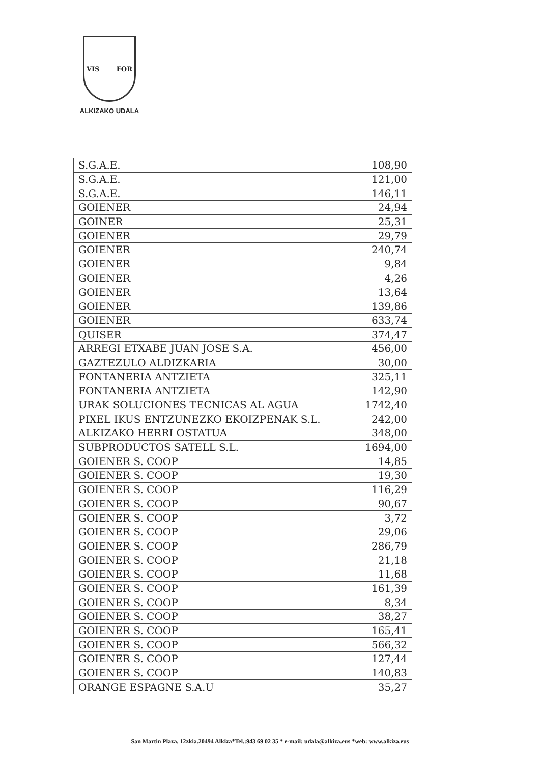VIS FOR
ALKIZAKO UDALA
| S.G.A.E. | 108,90 |
| S.G.A.E. | 121,00 |
| S.G.A.E. | 146,11 |
| GOIENER | 24,94 |
| GOINER | 25,31 |
| GOIENER | 29,79 |
| GOIENER | 240,74 |
| GOIENER | 9,84 |
| GOIENER | 4,26 |
| GOIENER | 13,64 |
| GOIENER | 139,86 |
| GOIENER | 633,74 |
| QUISER | 374,47 |
| ARREGI ETXABE JUAN JOSE S.A. | 456,00 |
| GAZTEZULO ALDIZKARIA | 30,00 |
| FONTANERIA ANTZIETA | 325,11 |
| FONTANERIA ANTZIETA | 142,90 |
| URAK SOLUCIONES TECNICAS AL AGUA | 1742,40 |
| PIXEL IKUS ENTZUNEZKO EKOIZPENAK S.L. | 242,00 |
| ALKIZAKO HERRI OSTATUA | 348,00 |
| SUBPRODUCTOS SATELL S.L. | 1694,00 |
| GOIENER S. COOP | 14,85 |
| GOIENER S. COOP | 19,30 |
| GOIENER S. COOP | 116,29 |
| GOIENER S. COOP | 90,67 |
| GOIENER S. COOP | 3,72 |
| GOIENER S. COOP | 29,06 |
| GOIENER S. COOP | 286,79 |
| GOIENER S. COOP | 21,18 |
| GOIENER S. COOP | 11,68 |
| GOIENER S. COOP | 161,39 |
| GOIENER S. COOP | 8,34 |
| GOIENER S. COOP | 38,27 |
| GOIENER S. COOP | 165,41 |
| GOIENER S. COOP | 566,32 |
| GOIENER S. COOP | 127,44 |
| GOIENER S. COOP | 140,83 |
| ORANGE ESPAGNE S.A.U | 35,27 |
San Martin Plaza, 12zkia.20494 Alkiza*Tel.:943 69 02 35 * e-mail: udala@alkiza.eus *web: www.alkiza.eus